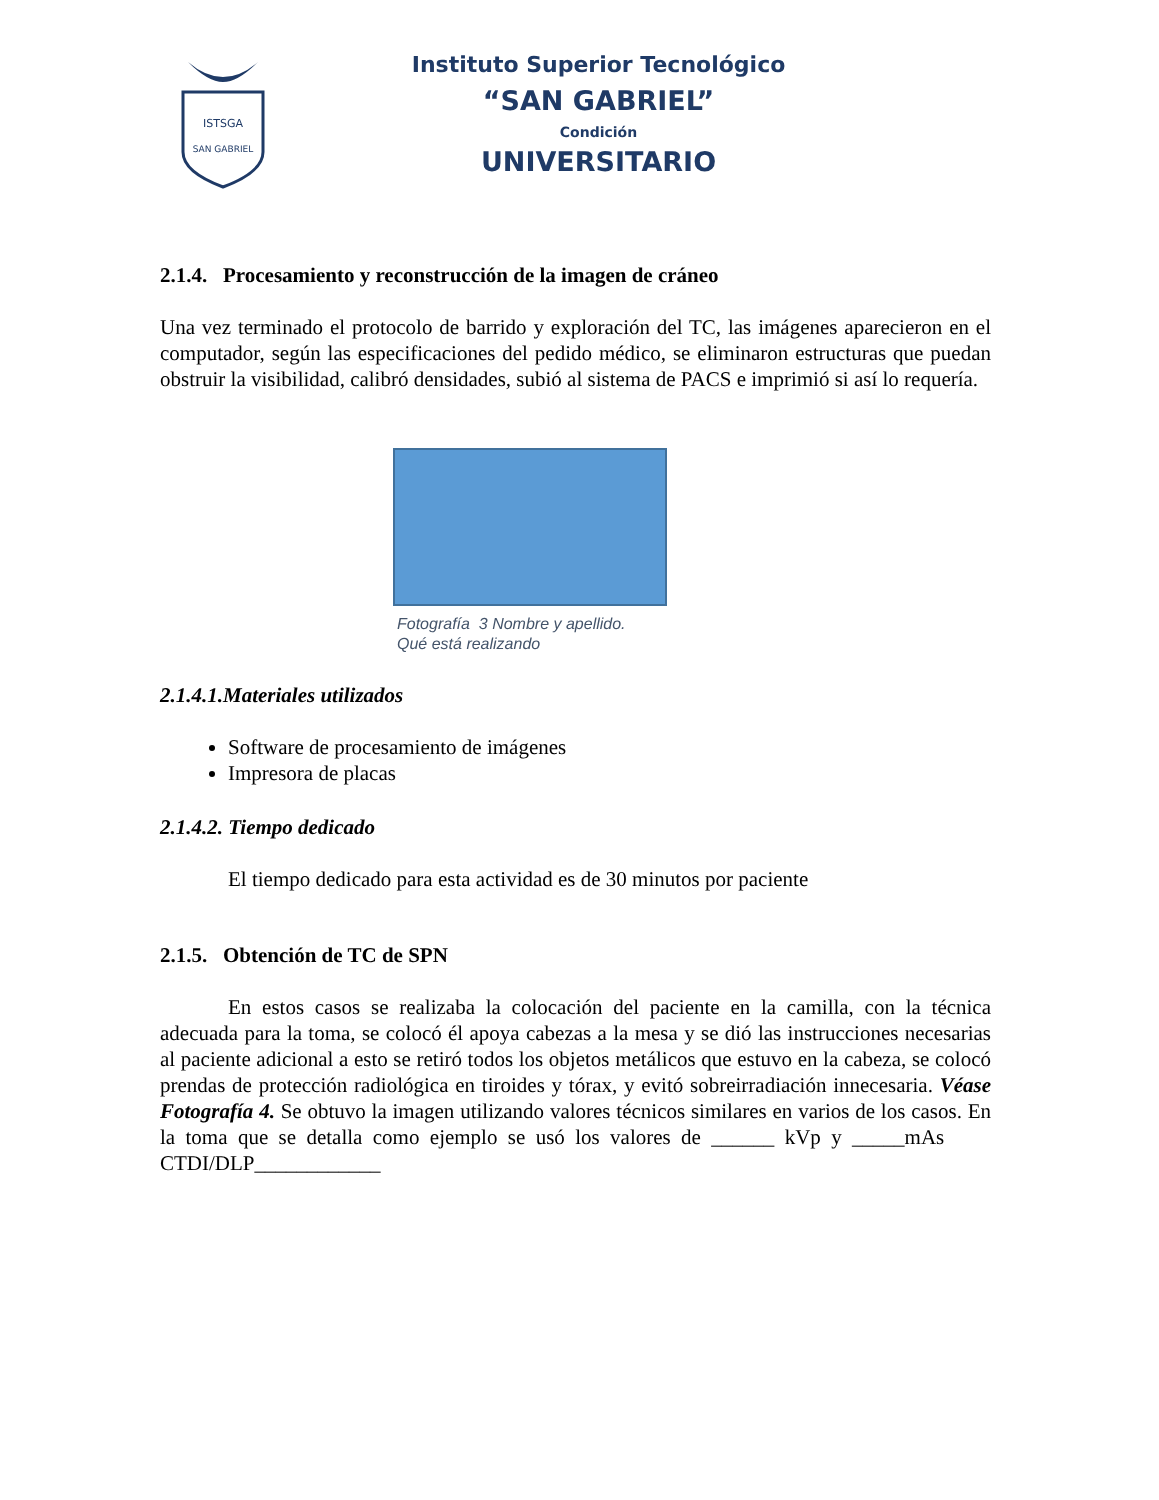ISTSGA
SAN GABRIEL
Instituto Superior Tecnológico
“SAN GABRIEL”
Condición
UNIVERSITARIO
2.1.4. Procesamiento y reconstrucción de la imagen de cráneo
Una vez terminado el protocolo de barrido y exploración del TC, las imágenes aparecieron en el computador, según las especificaciones del pedido médico, se eliminaron estructuras que puedan obstruir la visibilidad, calibró densidades, subió al sistema de PACS e imprimió si así lo requería.
Fotografía 3 Nombre y apellido.
Qué está realizando
2.1.4.1.Materiales utilizados
Software de procesamiento de imágenes
Impresora de placas
2.1.4.2. Tiempo dedicado
El tiempo dedicado para esta actividad es de 30 minutos por paciente
2.1.5. Obtención de TC de SPN
En estos casos se realizaba la colocación del paciente en la camilla, con la técnica adecuada para la toma, se colocó él apoya cabezas a la mesa y se dió las instrucciones necesarias al paciente adicional a esto se retiró todos los objetos metálicos que estuvo en la cabeza, se colocó prendas de protección radiológica en tiroides y tórax, y evitó sobreirradiación innecesaria. Véase Fotografía 4. Se obtuvo la imagen utilizando valores técnicos similares en varios de los casos. En la toma que se detalla como ejemplo se usó los valores de ______ kVp y _____mAs CTDI/DLP____________